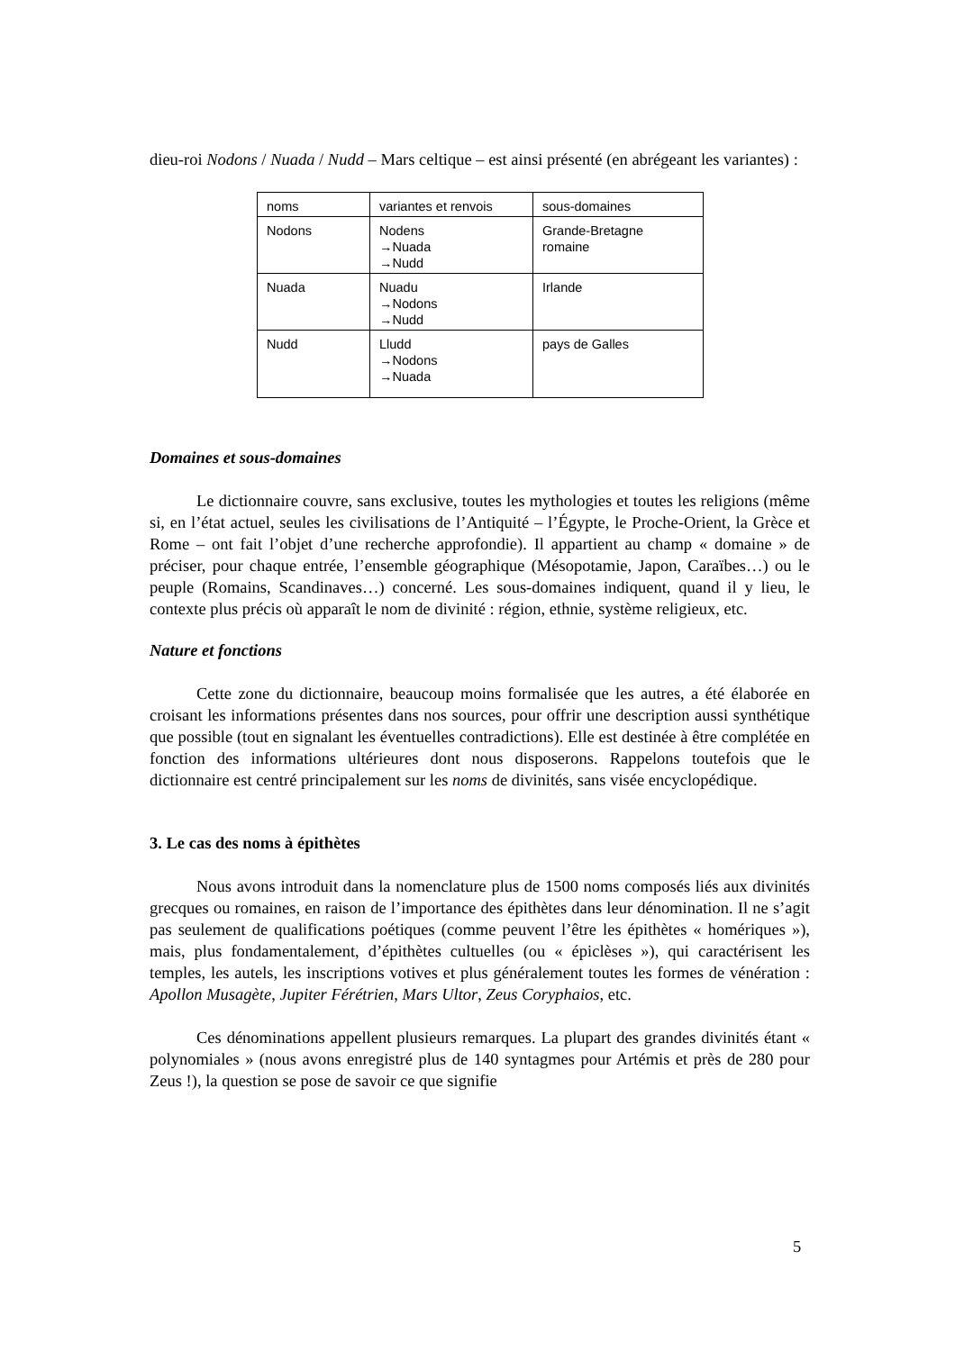dieu-roi Nodons / Nuada / Nudd – Mars celtique – est ainsi présenté (en abrégeant les variantes) :
| noms | variantes et renvois | sous-domaines |
| Nodons | Nodens →Nuada →Nudd | Grande-Bretagne romaine |
| Nuada | Nuadu →Nodons →Nudd | Irlande |
| Nudd | Lludd →Nodons →Nuada | pays de Galles |
Domaines et sous-domaines
Le dictionnaire couvre, sans exclusive, toutes les mythologies et toutes les religions (même si, en l’état actuel, seules les civilisations de l’Antiquité – l’Égypte, le Proche-Orient, la Grèce et Rome – ont fait l’objet d’une recherche approfondie). Il appartient au champ « domaine » de préciser, pour chaque entrée, l’ensemble géographique (Mésopotamie, Japon, Caraïbes…) ou le peuple (Romains, Scandinaves…) concerné. Les sous-domaines indiquent, quand il y lieu, le contexte plus précis où apparaît le nom de divinité : région, ethnie, système religieux, etc.
Nature et fonctions
Cette zone du dictionnaire, beaucoup moins formalisée que les autres, a été élaborée en croisant les informations présentes dans nos sources, pour offrir une description aussi synthétique que possible (tout en signalant les éventuelles contradictions). Elle est destinée à être complétée en fonction des informations ultérieures dont nous disposerons. Rappelons toutefois que le dictionnaire est centré principalement sur les noms de divinités, sans visée encyclopédique.
3. Le cas des noms à épithètes
Nous avons introduit dans la nomenclature plus de 1500 noms composés liés aux divinités grecques ou romaines, en raison de l’importance des épithètes dans leur dénomination. Il ne s’agit pas seulement de qualifications poétiques (comme peuvent l’être les épithètes « homériques »), mais, plus fondamentalement, d’épithètes cultuelles (ou « épiclèses »), qui caractérisent les temples, les autels, les inscriptions votives et plus généralement toutes les formes de vénération : Apollon Musagète, Jupiter Férétrien, Mars Ultor, Zeus Coryphaios, etc.
Ces dénominations appellent plusieurs remarques. La plupart des grandes divinités étant « polynomiales » (nous avons enregistré plus de 140 syntagmes pour Artémis et près de 280 pour Zeus !), la question se pose de savoir ce que signifie
5